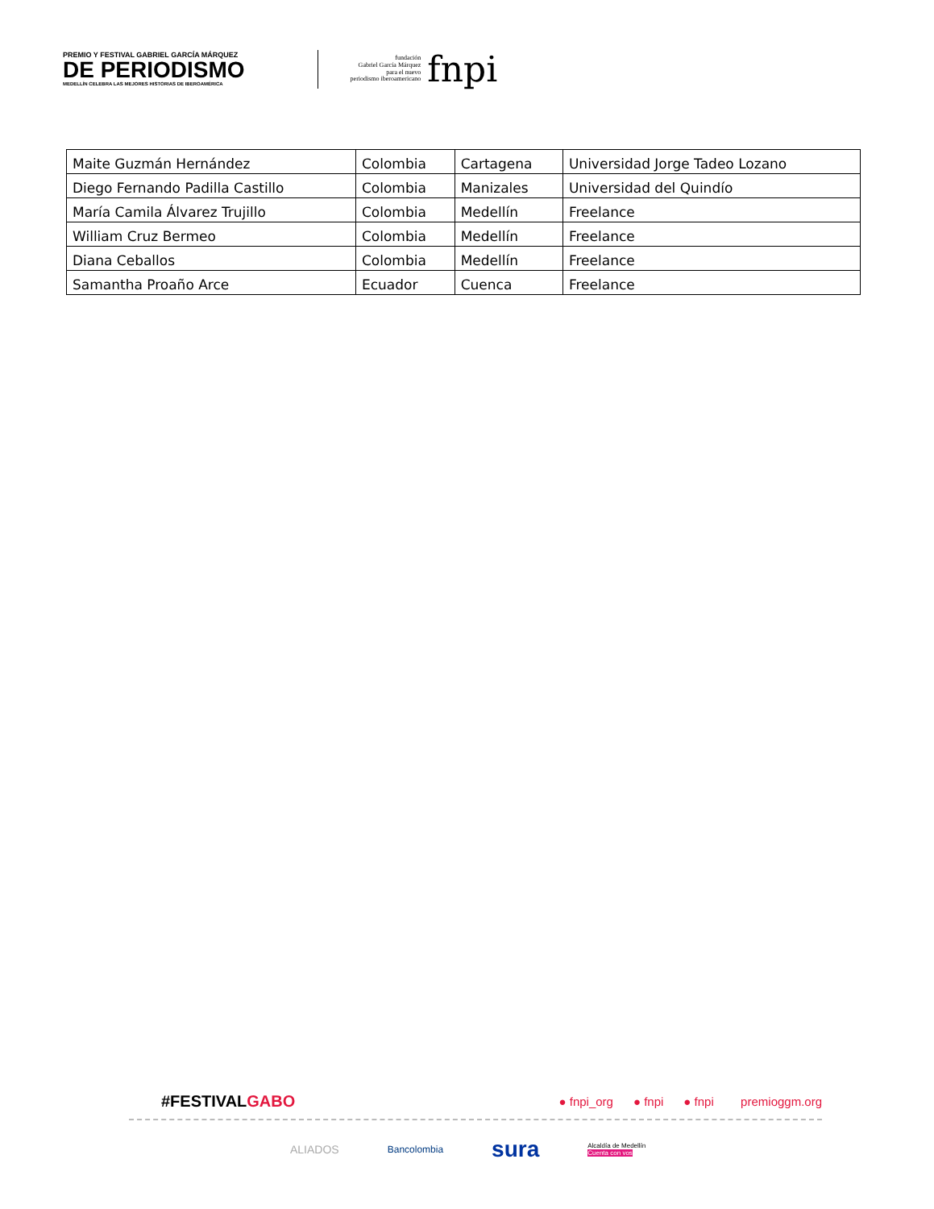PREMIO Y FESTIVAL GABRIEL GARCÍA MÁRQUEZ
DE PERIODISMO
MEDELLÍN CELEBRA LAS MEJORES HISTORIAS DE IBEROAMÉRICA
fundación
Gabriel García Márquez
para el nuevo
periodismo iberoamericano
fnpi
| Maite Guzmán Hernández | Colombia | Cartagena | Universidad Jorge Tadeo Lozano |
| Diego Fernando Padilla Castillo | Colombia | Manizales | Universidad del Quindío |
| María Camila Álvarez Trujillo | Colombia | Medellín | Freelance |
| William Cruz Bermeo | Colombia | Medellín | Freelance |
| Diana Ceballos | Colombia | Medellín | Freelance |
| Samantha Proaño Arce | Ecuador | Cuenca | Freelance |
#FESTIVALGABO
● fnpi_org ● fnpi ● fnpi premioggm.org
ALIADOS Bancolombia sura Alcaldía de Medellín
Cuenta con vos